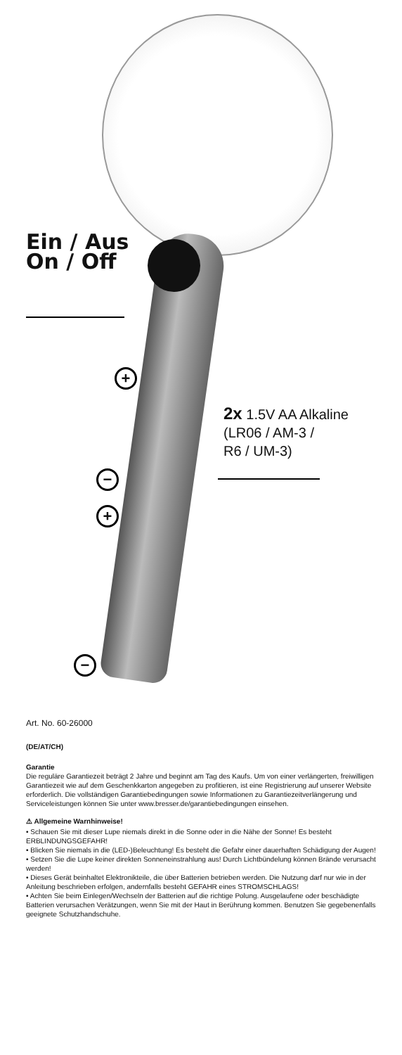Ein / Aus
On / Off
2x 1.5V AA Alkaline
(LR06 / AM-3 /
R6 / UM-3)
+
−
+
−
Art. No. 60-26000
(DE/AT/CH)
Garantie
Die reguläre Garantiezeit beträgt 2 Jahre und beginnt am Tag des Kaufs. Um von einer verlängerten, freiwilligen Garantiezeit wie auf dem Geschenkkarton angegeben zu profitieren, ist eine Registrierung auf unserer Website erforderlich. Die vollständigen Garantiebedingungen sowie Informationen zu Garantiezeitverlängerung und Serviceleistungen können Sie unter www.bresser.de/garantiebedingungen einsehen.
⚠ Allgemeine Warnhinweise!
• Schauen Sie mit dieser Lupe niemals direkt in die Sonne oder in die Nähe der Sonne! Es besteht ERBLINDUNGSGEFAHR!
• Blicken Sie niemals in die (LED-)Beleuchtung! Es besteht die Gefahr einer dauerhaften Schädigung der Augen!
• Setzen Sie die Lupe keiner direkten Sonneneinstrahlung aus! Durch Lichtbündelung können Brände verursacht werden!
• Dieses Gerät beinhaltet Elektronikteile, die über Batterien betrieben werden. Die Nutzung darf nur wie in der Anleitung beschrieben erfolgen, andernfalls besteht GEFAHR eines STROMSCHLAGS!
• Achten Sie beim Einlegen/Wechseln der Batterien auf die richtige Polung. Ausgelaufene oder beschädigte Batterien verursachen Verätzungen, wenn Sie mit der Haut in Berührung kommen. Benutzen Sie gegebenenfalls geeignete Schutzhandschuhe.